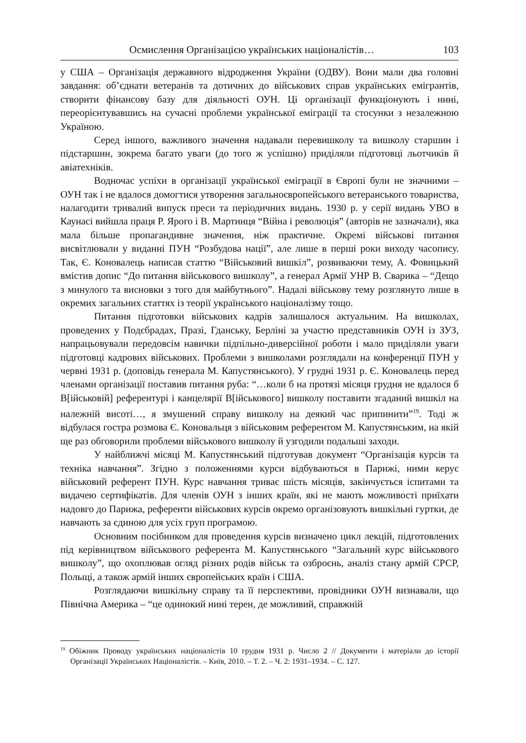Осмислення Організацією українських націоналістів… 103
у США – Організація державного відродження України (ОДВУ). Вони мали два головні завдання: об’єднати ветеранів та дотичних до військових справ українських емігрантів, створити фінансову базу для діяльності ОУН. Ці організації функціонують і нині, переорієнтувавшись на сучасні проблеми української еміграції та стосунки з незалежною Україною.
Серед іншого, важливого значення надавали перевишколу та вишколу старшин і підстаршин, зокрема багато уваги (до того ж успішно) приділяли підготовці льотчиків й авіатехніків.
Водночас успіхи в організації української еміграції в Європі були не значними – ОУН так і не вдалося домогтися утворення загальноєвропейського ветеранського товариства, налагодити тривалий випуск преси та періодичних видань. 1930 р. у серії видань УВО в Каунасі вийшла праця Р. Ярого і В. Мартинця “Війна і революція” (авторів не зазначали), яка мала більше пропагандивне значення, ніж практичне. Окремі військові питання висвітлювали у виданні ПУН “Розбудова нації”, але лише в перші роки виходу часопису. Так, Є. Коновалець написав статтю “Військовий вишкіл”, розвиваючи тему, А. Фовицький вмістив допис “До питання військового вишколу”, а генерал Армії УНР В. Сварика – “Дещо з минулого та висновки з того для майбутнього”. Надалі військову тему розглянуто лише в окремих загальних статтях із теорії українського націоналізму тощо.
Питання підготовки військових кадрів залишалося актуальним. На вишколах, проведених у Подєбрадах, Празі, Гданську, Берліні за участю представників ОУН із ЗУЗ, напрацьовували передовсім навички підпільно-диверсійної роботи і мало приділяли уваги підготовці кадрових військових. Проблеми з вишколами розглядали на конференції ПУН у червні 1931 р. (доповідь генерала М. Капустянського). У грудні 1931 р. Є. Коновалець перед членами організації поставив питання руба: “…коли б на протязі місяця грудня не вдалося б В[ійськовій] референтурі і канцелярії В[ійськового] вишколу поставити згаданий вишкіл на належній висоті…, я змушений справу вишколу на деякий час припинити”<sup>19</sup>. Тоді ж відбулася гостра розмова Є. Коновальця з військовим референтом М. Капустянським, на якій ще раз обговорили проблеми військового вишколу й узгодили подальші заходи.
У найближчі місяці М. Капустянський підготував документ “Організація курсів та техніка навчання”. Згідно з положеннями курси відбуваються в Парижі, ними керує військовий референт ПУН. Курс навчання триває шість місяців, закінчується іспитами та видачею сертифікатів. Для членів ОУН з інших країн, які не мають можливості приїхати надовго до Парижа, референти військових курсів окремо організовують вишкільні гуртки, де навчають за єдиною для усіх груп програмою.
Основним посібником для проведення курсів визначено цикл лекцій, підготовлених під керівництвом військового референта М. Капустянського “Загальний курс військового вишколу”, що охоплював огляд різних родів військ та озброєнь, аналіз стану армій СРСР, Польщі, а також армій інших європейських країн і США.
Розглядаючи вишкільну справу та її перспективи, провідники ОУН визнавали, що Північна Америка – “це одинокий нині терен, де можливий, справжній
<sup>19</sup> Обіжник Проводу українських націоналістів 10 грудня 1931 р. Число 2 // Документи і матеріали до історії Організації Українських Націоналістів. – Київ, 2010. – Т. 2. – Ч. 2: 1931–1934. – С. 127.